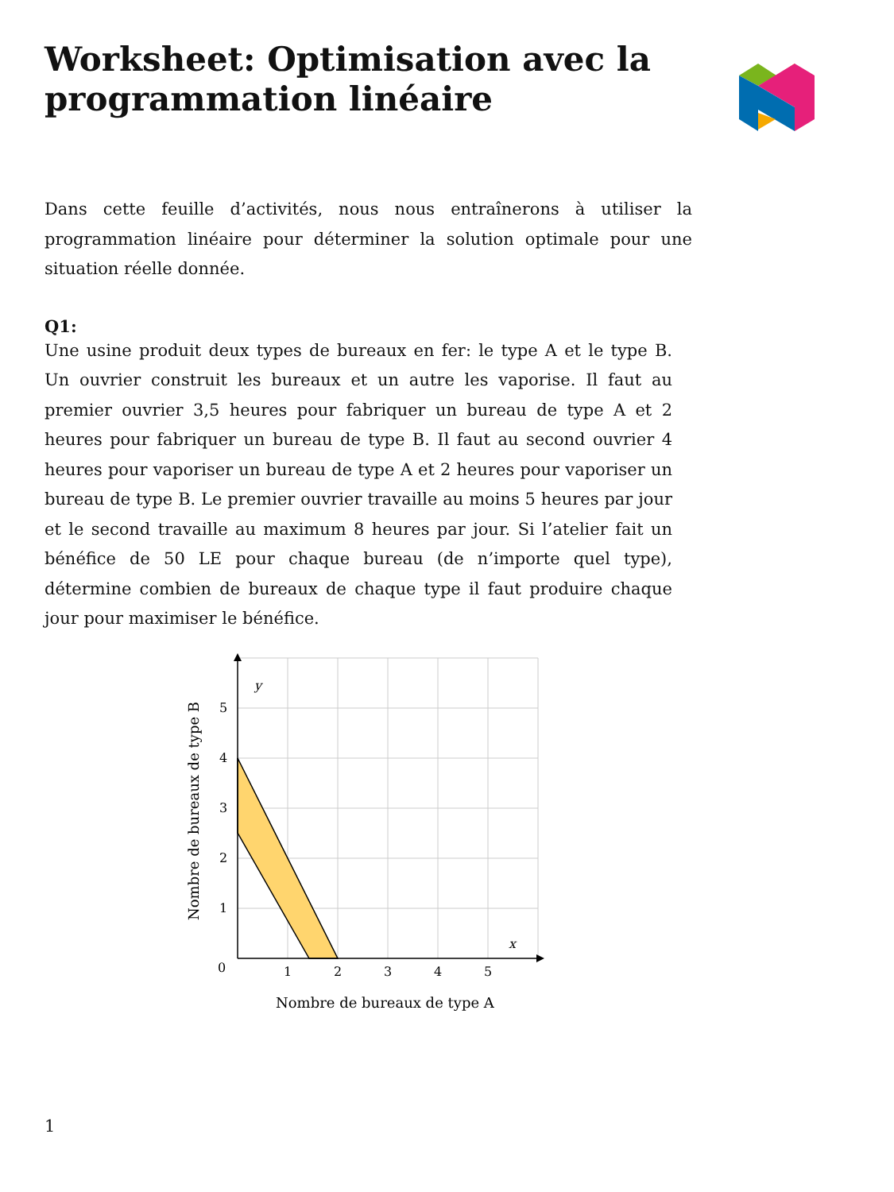Worksheet: Optimisation avec la
programmation linéaire
Dans cette feuille d’activités, nous nous entraînerons à utiliser la programmation linéaire pour déterminer la solution optimale pour une situation réelle donnée.
Q1:
Une usine produit deux types de bureaux en fer: le type A et le type B. Un ouvrier construit les bureaux et un autre les vaporise. Il faut au premier ouvrier 3,5 heures pour fabriquer un bureau de type A et 2 heures pour fabriquer un bureau de type B. Il faut au second ouvrier 4 heures pour vaporiser un bureau de type A et 2 heures pour vaporiser un bureau de type B. Le premier ouvrier travaille au moins 5 heures par jour et le second travaille au maximum 8 heures par jour. Si l’atelier fait un bénéfice de 50 LE pour chaque bureau (de n’importe quel type), détermine combien de bureaux de chaque type il faut produire chaque jour pour maximiser le bénéfice.
y
x
0
1
2
3
4
5
1
2
3
4
5
Nombre de bureaux de type A
Nombre de bureaux de type B
1